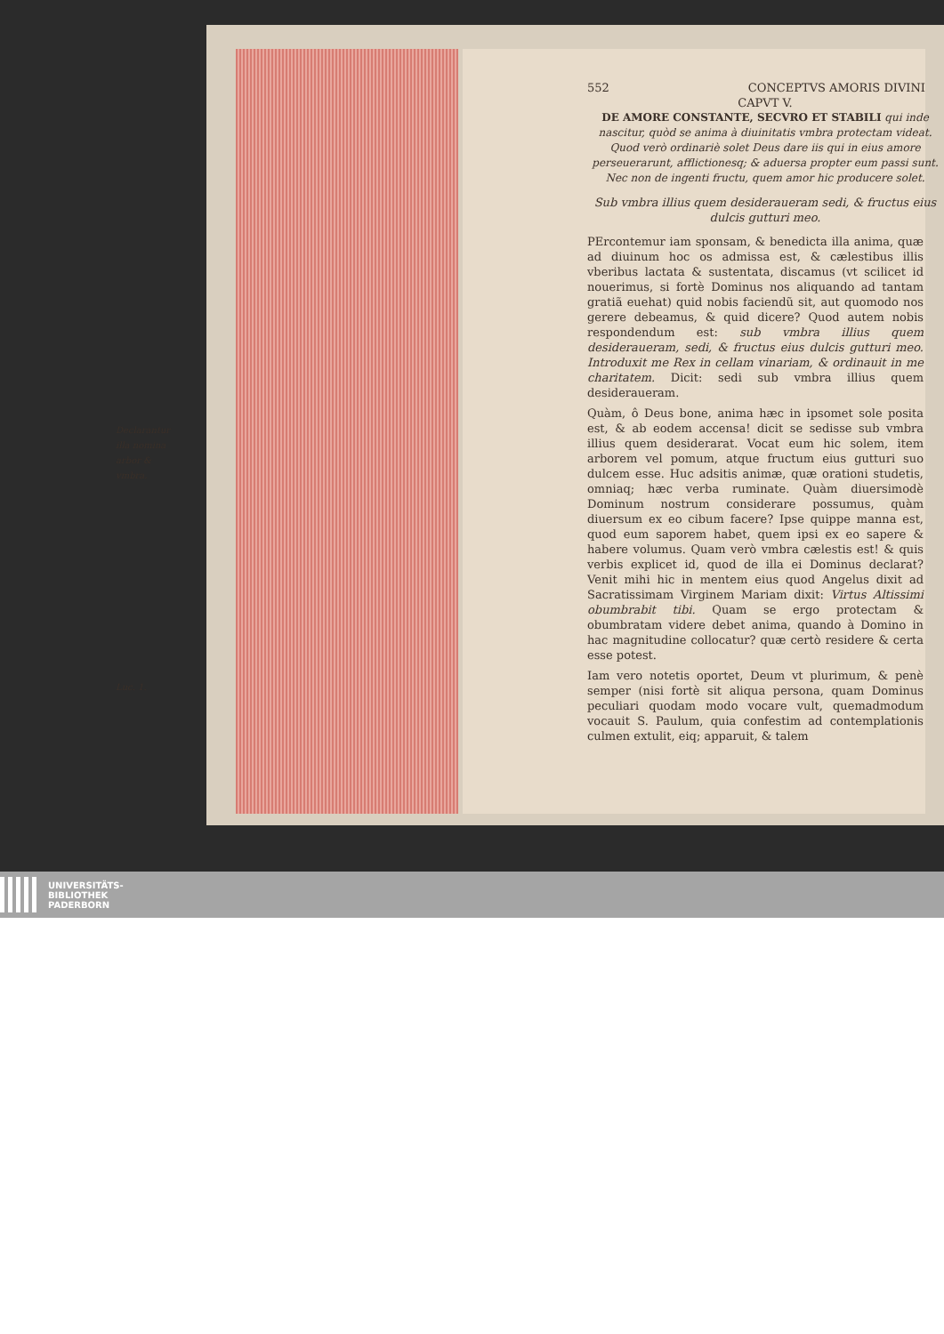552 CONCEPTVS AMORIS DIVINI
CAPVT V.
DE AMORE CONSTANTE, SECVRO ET STABILI qui inde nascitur, quòd se anima à diuinitatis vmbra protectam videat. Quod verò ordinariè solet Deus dare iis qui in eius amore perseuerarunt, afflictionesq; & aduersa propter eum passi sunt. Nec non de ingenti fructu, quem amor hic producere solet.
Sub vmbra illius quem desideraueram sedi, & fructus eius dulcis gutturi meo.
Declarantur illa nomina arbor & vmbra.
Luc. 1.
PErcontemur iam sponsam, & benedicta illa anima, quæ ad diuinum hoc os admissa est, & cælestibus illis vberibus lactata & sustentata, discamus (vt scilicet id nouerimus, si fortè Dominus nos aliquando ad tantam gratiã euehat) quid nobis faciendũ sit, aut quomodo nos gerere debeamus, & quid dicere? Quod autem nobis respondendum est: sub vmbra illius quem desideraueram, sedi, & fructus eius dulcis gutturi meo. Introduxit me Rex in cellam vinariam, & ordinauit in me charitatem. Dicit: sedi sub vmbra illius quem desideraueram.
Quàm, ô Deus bone, anima hæc in ipsomet sole posita est, & ab eodem accensa! dicit se sedisse sub vmbra illius quem desiderarat. Vocat eum hic solem, item arborem vel pomum, atque fructum eius gutturi suo dulcem esse. Huc adsitis animæ, quæ orationi studetis, omniaq; hæc verba ruminate. Quàm diuersimodè Dominum nostrum considerare possumus, quàm diuersum ex eo cibum facere? Ipse quippe manna est, quod eum saporem habet, quem ipsi ex eo sapere & habere volumus. Quam verò vmbra cælestis est! & quis verbis explicet id, quod de illa ei Dominus declarat? Venit mihi hic in mentem eius quod Angelus dixit ad Sacratissimam Virginem Mariam dixit: Virtus Altissimi obumbrabit tibi. Quam se ergo protectam & obumbratam videre debet anima, quando à Domino in hac magnitudine collocatur? quæ certò residere & certa esse potest.
Iam vero notetis oportet, Deum vt plurimum, & penè semper (nisi fortè sit aliqua persona, quam Dominus peculiari quodam modo vocare vult, quemadmodum vocauit S. Paulum, quia confestim ad contemplationis culmen extulit, eiq; apparuit, & talem
UNIVERSITÄTS-
BIBLIOTHEK
PADERBORN